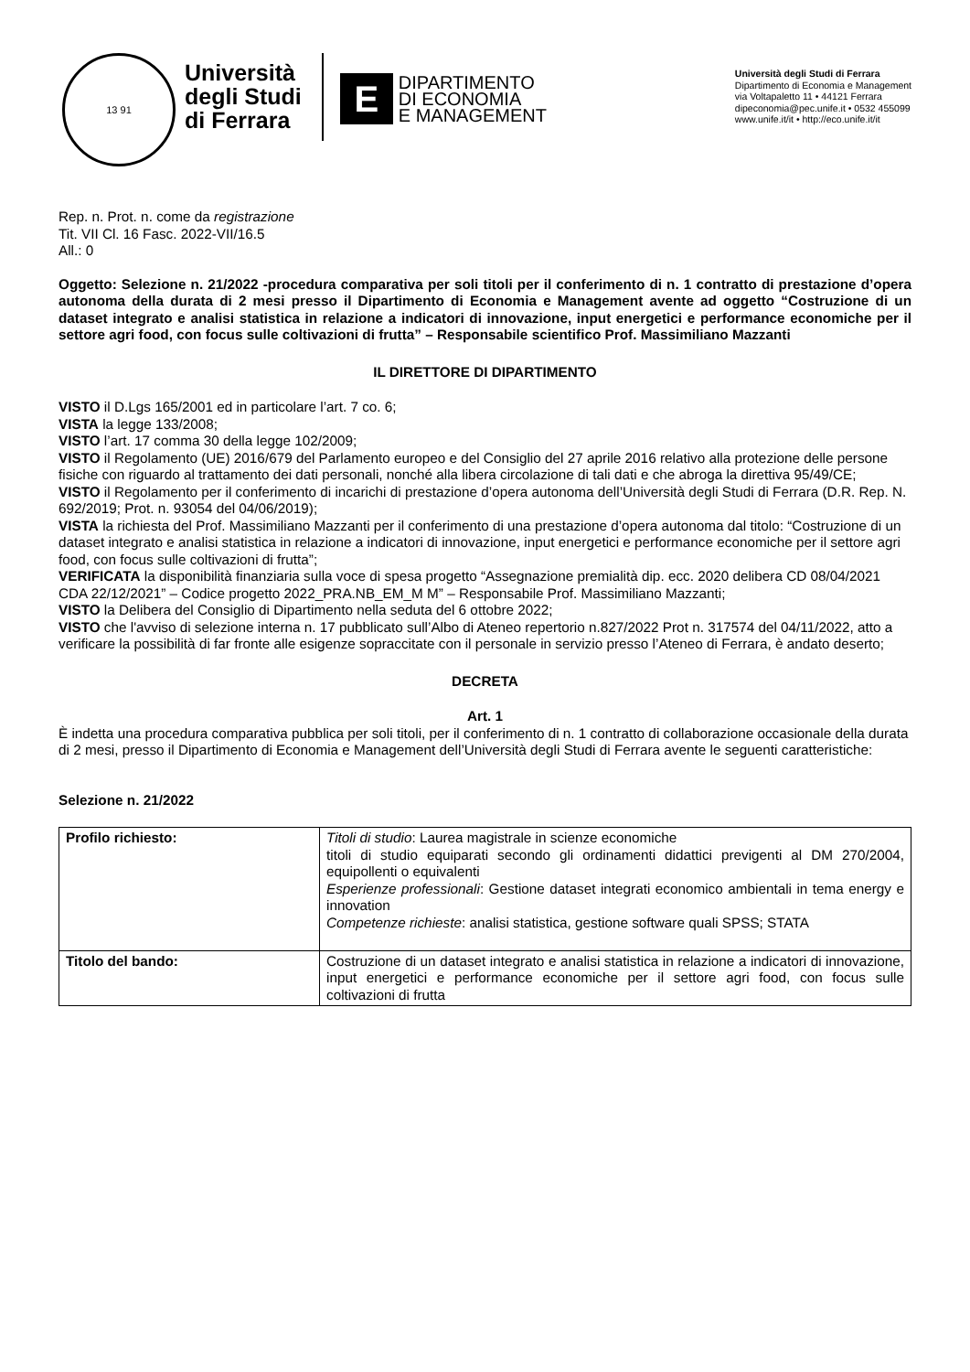13 91
Università
degli Studi
di Ferrara
E
DIPARTIMENTO
DI ECONOMIA
E MANAGEMENT
Università degli Studi di Ferrara
Dipartimento di Economia e Management
via Voltapaletto 11 • 44121 Ferrara
dipeconomia@pec.unife.it • 0532 455099
www.unife.it/it • http://eco.unife.it/it
Rep. n. Prot. n. come da registrazione
Tit. VII Cl. 16 Fasc. 2022-VII/16.5
All.: 0
Oggetto: Selezione n. 21/2022 -procedura comparativa per soli titoli per il conferimento di n. 1 contratto di prestazione d’opera autonoma della durata di 2 mesi presso il Dipartimento di Economia e Management avente ad oggetto “Costruzione di un dataset integrato e analisi statistica in relazione a indicatori di innovazione, input energetici e performance economiche per il settore agri food, con focus sulle coltivazioni di frutta” – Responsabile scientifico Prof. Massimiliano Mazzanti
IL DIRETTORE DI DIPARTIMENTO
VISTO il D.Lgs 165/2001 ed in particolare l’art. 7 co. 6;
VISTA la legge 133/2008;
VISTO l’art. 17 comma 30 della legge 102/2009;
VISTO il Regolamento (UE) 2016/679 del Parlamento europeo e del Consiglio del 27 aprile 2016 relativo alla protezione delle persone fisiche con riguardo al trattamento dei dati personali, nonché alla libera circolazione di tali dati e che abroga la direttiva 95/49/CE;
VISTO il Regolamento per il conferimento di incarichi di prestazione d’opera autonoma dell’Università degli Studi di Ferrara (D.R. Rep. N. 692/2019; Prot. n. 93054 del 04/06/2019);
VISTA la richiesta del Prof. Massimiliano Mazzanti per il conferimento di una prestazione d’opera autonoma dal titolo: “Costruzione di un dataset integrato e analisi statistica in relazione a indicatori di innovazione, input energetici e performance economiche per il settore agri food, con focus sulle coltivazioni di frutta”;
VERIFICATA la disponibilità finanziaria sulla voce di spesa progetto “Assegnazione premialità dip. ecc. 2020 delibera CD 08/04/2021 CDA 22/12/2021” – Codice progetto 2022_PRA.NB_EM_M M” – Responsabile Prof. Massimiliano Mazzanti;
VISTO la Delibera del Consiglio di Dipartimento nella seduta del 6 ottobre 2022;
VISTO che l'avviso di selezione interna n. 17 pubblicato sull’Albo di Ateneo repertorio n.827/2022 Prot n. 317574 del 04/11/2022, atto a verificare la possibilità di far fronte alle esigenze sopraccitate con il personale in servizio presso l’Ateneo di Ferrara, è andato deserto;
DECRETA
Art. 1
È indetta una procedura comparativa pubblica per soli titoli, per il conferimento di n. 1 contratto di collaborazione occasionale della durata di 2 mesi, presso il Dipartimento di Economia e Management dell’Università degli Studi di Ferrara avente le seguenti caratteristiche:
Selezione n. 21/2022
| Profilo richiesto: | Titoli di studio : Laurea magistrale in scienze economiche titoli di studio equiparati secondo gli ordinamenti didattici previgenti al DM 270/2004, equipollenti o equivalenti Esperienze professionali : Gestione dataset integrati economico ambientali in tema energy e innovation Competenze richieste : analisi statistica, gestione software quali SPSS; STATA |
| Titolo del bando: | Costruzione di un dataset integrato e analisi statistica in relazione a indicatori di innovazione, input energetici e performance economiche per il settore agri food, con focus sulle coltivazioni di frutta |